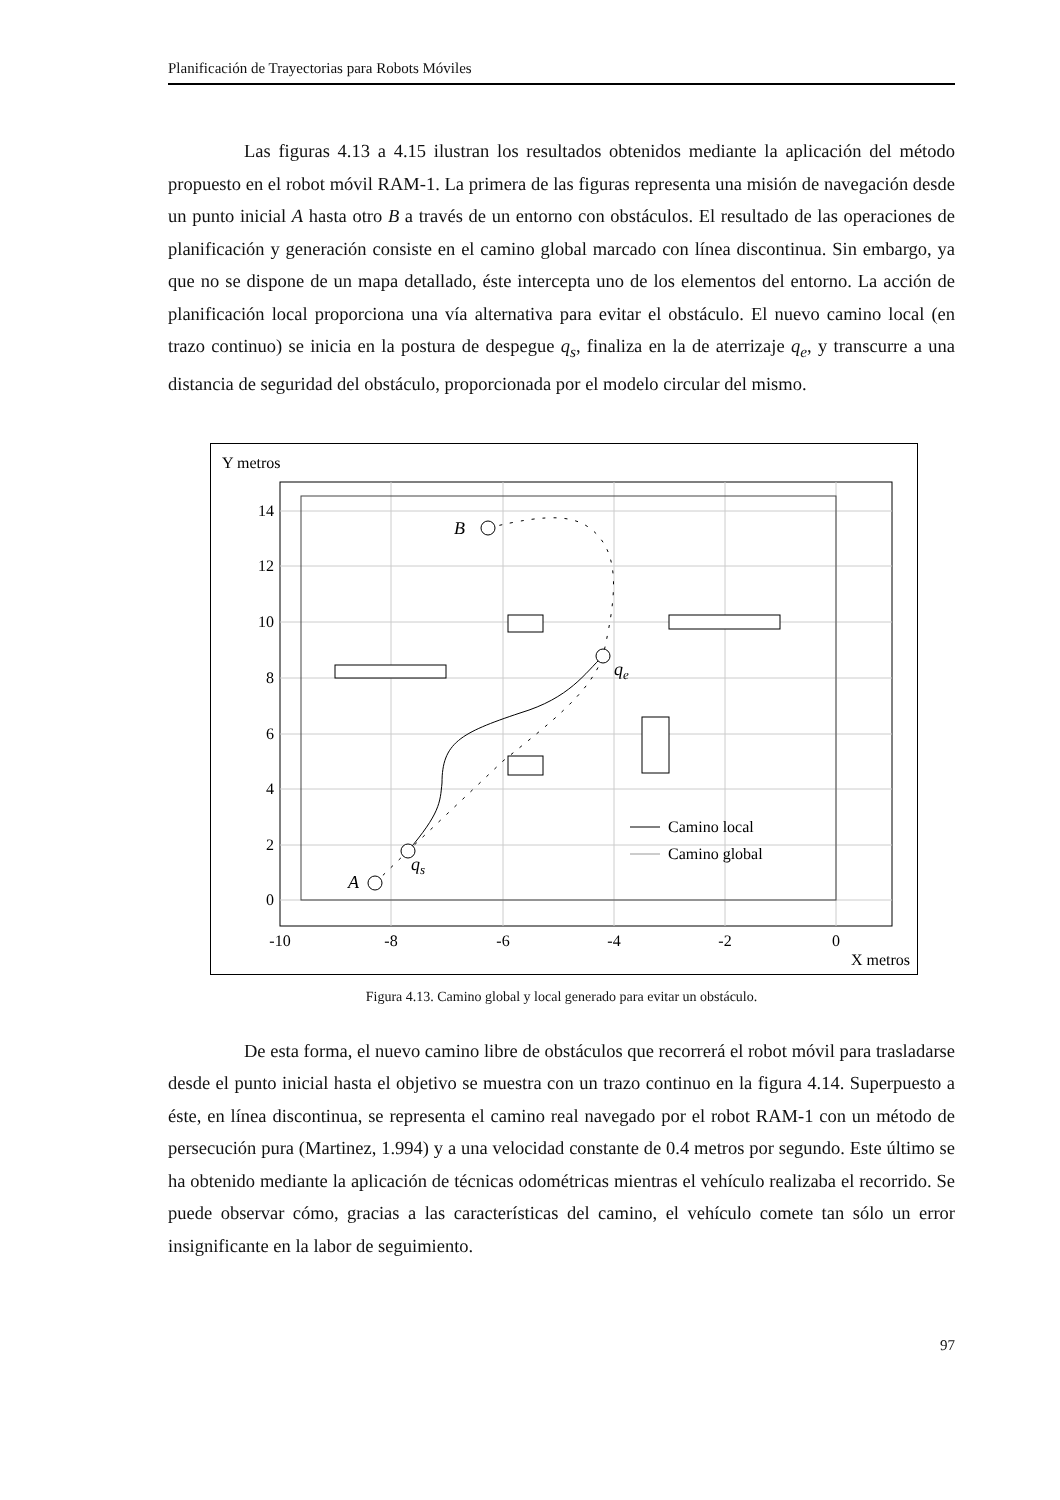Planificación de Trayectorias para Robots Móviles
Las figuras 4.13 a 4.15 ilustran los resultados obtenidos mediante la aplicación del método propuesto en el robot móvil RAM-1. La primera de las figuras representa una misión de navegación desde un punto inicial A hasta otro B a través de un entorno con obstáculos. El resultado de las operaciones de planificación y generación consiste en el camino global marcado con línea discontinua. Sin embargo, ya que no se dispone de un mapa detallado, éste intercepta uno de los elementos del entorno. La acción de planificación local proporciona una vía alternativa para evitar el obstáculo. El nuevo camino local (en trazo continuo) se inicia en la postura de despegue q<sub>s</sub>, finaliza en la de aterrizaje q<sub>e</sub>, y transcurre a una distancia de seguridad del obstáculo, proporcionada por el modelo circular del mismo.
Y metros
A
qs
qe
B
Camino local
Camino global
14
12
10
8
6
4
2
0
-10
-8
-6
-4
-2
0
X metros
Figura 4.13. Camino global y local generado para evitar un obstáculo.
De esta forma, el nuevo camino libre de obstáculos que recorrerá el robot móvil para trasladarse desde el punto inicial hasta el objetivo se muestra con un trazo continuo en la figura 4.14. Superpuesto a éste, en línea discontinua, se representa el camino real navegado por el robot RAM-1 con un método de persecución pura (Martinez, 1.994) y a una velocidad constante de 0.4 metros por segundo. Este último se ha obtenido mediante la aplicación de técnicas odométricas mientras el vehículo realizaba el recorrido. Se puede observar cómo, gracias a las características del camino, el vehículo comete tan sólo un error insignificante en la labor de seguimiento.
97